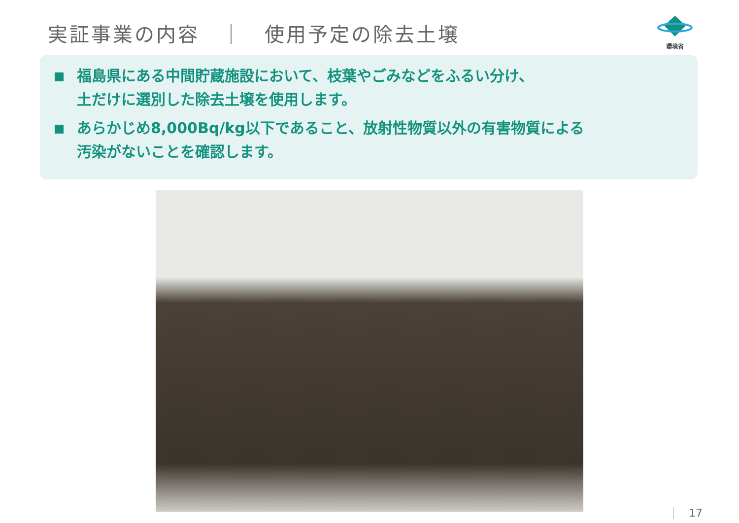実証事業の内容　｜　使用予定の除去土壌
環境省
福島県にある中間貯蔵施設において、枝葉やごみなどをふるい分け、
土だけに選別した除去土壌を使用します。
あらかじめ8,000Bq/kg以下であること、放射性物質以外の有害物質による
汚染がないことを確認します。
17